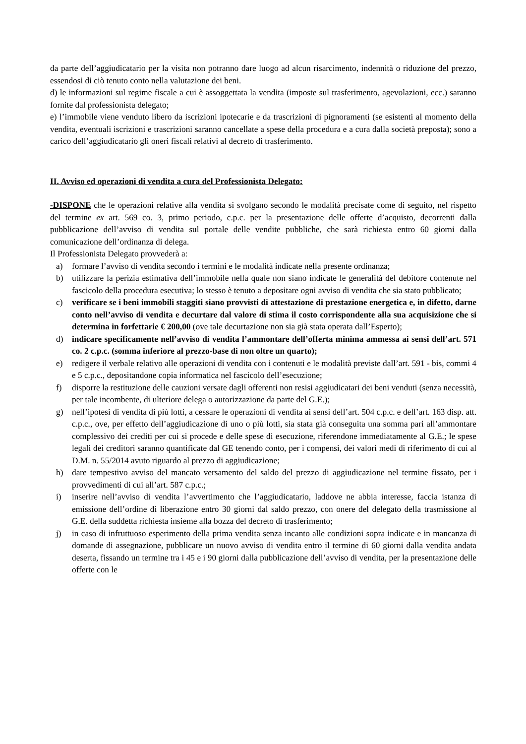da parte dell’aggiudicatario per la visita non potranno dare luogo ad alcun risarcimento, indennità o riduzione del prezzo, essendosi di ciò tenuto conto nella valutazione dei beni.
d) le informazioni sul regime fiscale a cui è assoggettata la vendita (imposte sul trasferimento, agevolazioni, ecc.) saranno fornite dal professionista delegato;
e) l’immobile viene venduto libero da iscrizioni ipotecarie e da trascrizioni di pignoramenti (se esistenti al momento della vendita, eventuali iscrizioni e trascrizioni saranno cancellate a spese della procedura e a cura dalla società preposta); sono a carico dell’aggiudicatario gli oneri fiscali relativi al decreto di trasferimento.
II. Avviso ed operazioni di vendita a cura del Professionista Delegato:
-DISPONE che le operazioni relative alla vendita si svolgano secondo le modalità precisate come di seguito, nel rispetto del termine ex art. 569 co. 3, primo periodo, c.p.c. per la presentazione delle offerte d’acquisto, decorrenti dalla pubblicazione dell’avviso di vendita sul portale delle vendite pubbliche, che sarà richiesta entro 60 giorni dalla comunicazione dell’ordinanza di delega.
Il Professionista Delegato provvederà a:
a) formare l’avviso di vendita secondo i termini e le modalità indicate nella presente ordinanza;
b) utilizzare la perizia estimativa dell’immobile nella quale non siano indicate le generalità del debitore contenute nel fascicolo della procedura esecutiva; lo stesso è tenuto a depositare ogni avviso di vendita che sia stato pubblicato;
c) verificare se i beni immobili staggiti siano provvisti di attestazione di prestazione energetica e, in difetto, darne conto nell’avviso di vendita e decurtare dal valore di stima il costo corrispondente alla sua acquisizione che si determina in forfettarie € 200,00 (ove tale decurtazione non sia già stata operata dall’Esperto);
d) indicare specificamente nell’avviso di vendita l’ammontare dell’offerta minima ammessa ai sensi dell’art. 571 co. 2 c.p.c. (somma inferiore al prezzo-base di non oltre un quarto);
e) redigere il verbale relativo alle operazioni di vendita con i contenuti e le modalità previste dall’art. 591 - bis, commi 4 e 5 c.p.c., depositandone copia informatica nel fascicolo dell’esecuzione;
f) disporre la restituzione delle cauzioni versate dagli offerenti non resisi aggiudicatari dei beni venduti (senza necessità, per tale incombente, di ulteriore delega o autorizzazione da parte del G.E.);
g) nell’ipotesi di vendita di più lotti, a cessare le operazioni di vendita ai sensi dell’art. 504 c.p.c. e dell’art. 163 disp. att. c.p.c., ove, per effetto dell’aggiudicazione di uno o più lotti, sia stata già conseguita una somma pari all’ammontare complessivo dei crediti per cui si procede e delle spese di esecuzione, riferendone immediatamente al G.E.; le spese legali dei creditori saranno quantificate dal GE tenendo conto, per i compensi, dei valori medi di riferimento di cui al D.M. n. 55/2014 avuto riguardo al prezzo di aggiudicazione;
h) dare tempestivo avviso del mancato versamento del saldo del prezzo di aggiudicazione nel termine fissato, per i provvedimenti di cui all’art. 587 c.p.c.;
i) inserire nell’avviso di vendita l’avvertimento che l’aggiudicatario, laddove ne abbia interesse, faccia istanza di emissione dell’ordine di liberazione entro 30 giorni dal saldo prezzo, con onere del delegato della trasmissione al G.E. della suddetta richiesta insieme alla bozza del decreto di trasferimento;
j) in caso di infruttuoso esperimento della prima vendita senza incanto alle condizioni sopra indicate e in mancanza di domande di assegnazione, pubblicare un nuovo avviso di vendita entro il termine di 60 giorni dalla vendita andata deserta, fissando un termine tra i 45 e i 90 giorni dalla pubblicazione dell’avviso di vendita, per la presentazione delle offerte con le